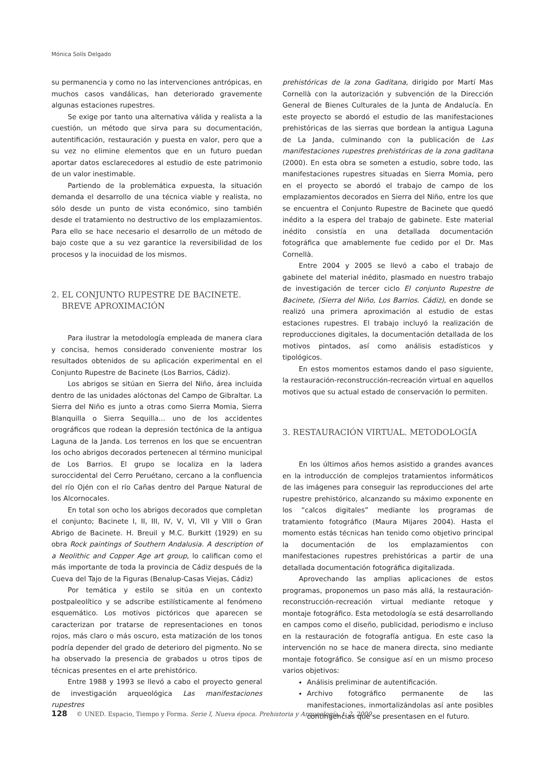Mónica Solís Delgado
su permanencia y como no las intervenciones antrópicas, en muchos casos vandálicas, han deteriorado gravemente algunas estaciones rupestres.
Se exige por tanto una alternativa válida y realista a la cuestión, un método que sirva para su documentación, autentificación, restauración y puesta en valor, pero que a su vez no elimine elementos que en un futuro puedan aportar datos esclarecedores al estudio de este patrimonio de un valor inestimable.
Partiendo de la problemática expuesta, la situación demanda el desarrollo de una técnica viable y realista, no sólo desde un punto de vista económico, sino también desde el tratamiento no destructivo de los emplazamientos. Para ello se hace necesario el desarrollo de un método de bajo coste que a su vez garantice la reversibilidad de los procesos y la inocuidad de los mismos.
2. EL CONJUNTO RUPESTRE DE BACINETE.
BREVE APROXIMACIÓN
Para ilustrar la metodología empleada de manera clara y concisa, hemos considerado conveniente mostrar los resultados obtenidos de su aplicación experimental en el Conjunto Rupestre de Bacinete (Los Barrios, Cádiz).
Los abrigos se sitúan en Sierra del Niño, área incluida dentro de las unidades alóctonas del Campo de Gibraltar. La Sierra del Niño es junto a otras como Sierra Momia, Sierra Blanquilla o Sierra Sequilla… uno de los accidentes orográficos que rodean la depresión tectónica de la antigua Laguna de la Janda. Los terrenos en los que se encuentran los ocho abrigos decorados pertenecen al término municipal de Los Barrios. El grupo se localiza en la ladera suroccidental del Cerro Peruétano, cercano a la confluencia del río Ojén con el río Cañas dentro del Parque Natural de los Alcornocales.
En total son ocho los abrigos decorados que completan el conjunto; Bacinete I, II, III, IV, V, VI, VII y VIII o Gran Abrigo de Bacinete. H. Breuil y M.C. Burkitt (1929) en su obra Rock paintings of Southern Andalusia. A description of a Neolithic and Copper Age art group, lo califican como el más importante de toda la provincia de Cádiz después de la Cueva del Tajo de la Figuras (Benalup-Casas Viejas, Cádiz)
Por temática y estilo se sitúa en un contexto postpaleolítico y se adscribe estilísticamente al fenómeno esquemático. Los motivos pictóricos que aparecen se caracterizan por tratarse de representaciones en tonos rojos, más claro o más oscuro, esta matización de los tonos podría depender del grado de deterioro del pigmento. No se ha observado la presencia de grabados u otros tipos de técnicas presentes en el arte prehistórico.
Entre 1988 y 1993 se llevó a cabo el proyecto general de investigación arqueológica Las manifestaciones rupestres
prehistóricas de la zona Gaditana, dirigido por Martí Mas Cornellà con la autorización y subvención de la Dirección General de Bienes Culturales de la Junta de Andalucía. En este proyecto se abordó el estudio de las manifestaciones prehistóricas de las sierras que bordean la antigua Laguna de La Janda, culminando con la publicación de Las manifestaciones rupestres prehistóricas de la zona gaditana (2000). En esta obra se someten a estudio, sobre todo, las manifestaciones rupestres situadas en Sierra Momia, pero en el proyecto se abordó el trabajo de campo de los emplazamientos decorados en Sierra del Niño, entre los que se encuentra el Conjunto Rupestre de Bacinete que quedó inédito a la espera del trabajo de gabinete. Este material inédito consistía en una detallada documentación fotográfica que amablemente fue cedido por el Dr. Mas Cornellà.
Entre 2004 y 2005 se llevó a cabo el trabajo de gabinete del material inédito, plasmado en nuestro trabajo de investigación de tercer ciclo El conjunto Rupestre de Bacinete, (Sierra del Niño, Los Barrios. Cádiz), en donde se realizó una primera aproximación al estudio de estas estaciones rupestres. El trabajo incluyó la realización de reproducciones digitales, la documentación detallada de los motivos pintados, así como análisis estadísticos y tipológicos.
En estos momentos estamos dando el paso siguiente, la restauración-reconstrucción-recreación virtual en aquellos motivos que su actual estado de conservación lo permiten.
3. RESTAURACIÓN VIRTUAL. METODOLOGÍA
En los últimos años hemos asistido a grandes avances en la introducción de complejos tratamientos informáticos de las imágenes para conseguir las reproducciones del arte rupestre prehistórico, alcanzando su máximo exponente en los “calcos digitales” mediante los programas de tratamiento fotográfico (Maura Mijares 2004). Hasta el momento estás técnicas han tenido como objetivo principal la documentación de los emplazamientos con manifestaciones rupestres prehistóricas a partir de una detallada documentación fotográfica digitalizada.
Aprovechando las amplias aplicaciones de estos programas, proponemos un paso más allá, la restauración-reconstrucción-recreación virtual mediante retoque y montaje fotográfico. Esta metodología se está desarrollando en campos como el diseño, publicidad, periodismo e incluso en la restauración de fotografía antigua. En este caso la intervención no se hace de manera directa, sino mediante montaje fotográfico. Se consigue así en un mismo proceso varios objetivos:
Análisis preliminar de autentificación.
Archivo fotográfico permanente de las manifestaciones, inmortalizándolas así ante posibles contingencias que se presentasen en el futuro.
128 © UNED. Espacio, Tiempo y Forma. Serie I, Nueva época. Prehistoria y Arqueología, t. 2, 2009.